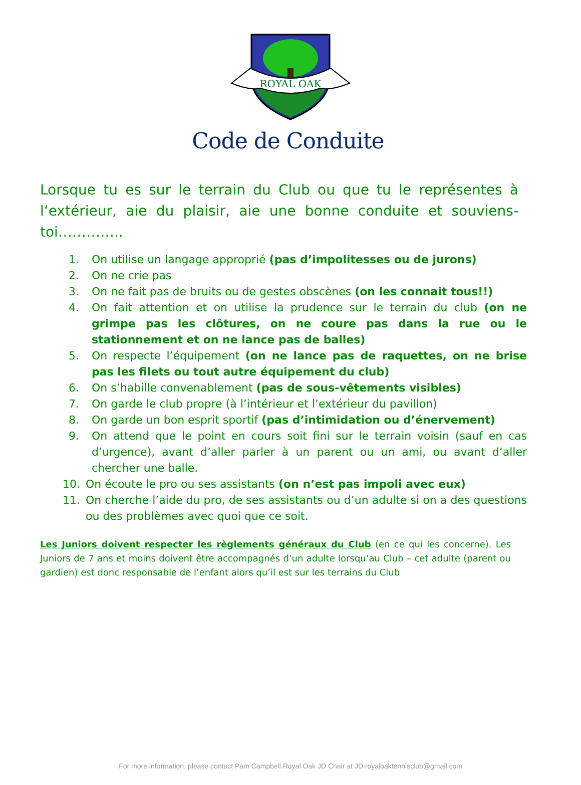ROYAL OAK
Code de Conduite
Lorsque tu es sur le terrain du Club ou que tu le représentes à l‘extérieur, aie du plaisir, aie une bonne conduite et souviens-toi…………..
1. On utilise un langage approprié (pas d’impolitesses ou de jurons)
2. On ne crie pas
3. On ne fait pas de bruits ou de gestes obscènes (on les connait tous!!)
4. On fait attention et on utilise la prudence sur le terrain du club (on ne grimpe pas les clôtures, on ne coure pas dans la rue ou le stationnement et on ne lance pas de balles)
5. On respecte l’équipement (on ne lance pas de raquettes, on ne brise pas les filets ou tout autre équipement du club)
6. On s’habille convenablement (pas de sous-vêtements visibles)
7. On garde le club propre (à l’intérieur et l’extérieur du pavillon)
8. On garde un bon esprit sportif (pas d’intimidation ou d’énervement)
9. On attend que le point en cours soit fini sur le terrain voisin (sauf en cas d’urgence), avant d’aller parler à un parent ou un ami, ou avant d’aller chercher une balle.
10. On écoute le pro ou ses assistants (on n’est pas impoli avec eux)
11. On cherche l’aide du pro, de ses assistants ou d’un adulte si on a des questions ou des problèmes avec quoi que ce soit.
Les Juniors doivent respecter les règlements généraux du Club (en ce qui les concerne). Les Juniors de 7 ans et moins doivent être accompagnés d’un adulte lorsqu’au Club – cet adulte (parent ou gardien) est donc responsable de l’enfant alors qu’il est sur les terrains du Club
For more information, please contact Pam Campbell Royal Oak JD Chair at JD.royaloaktennisclub@gmail.com